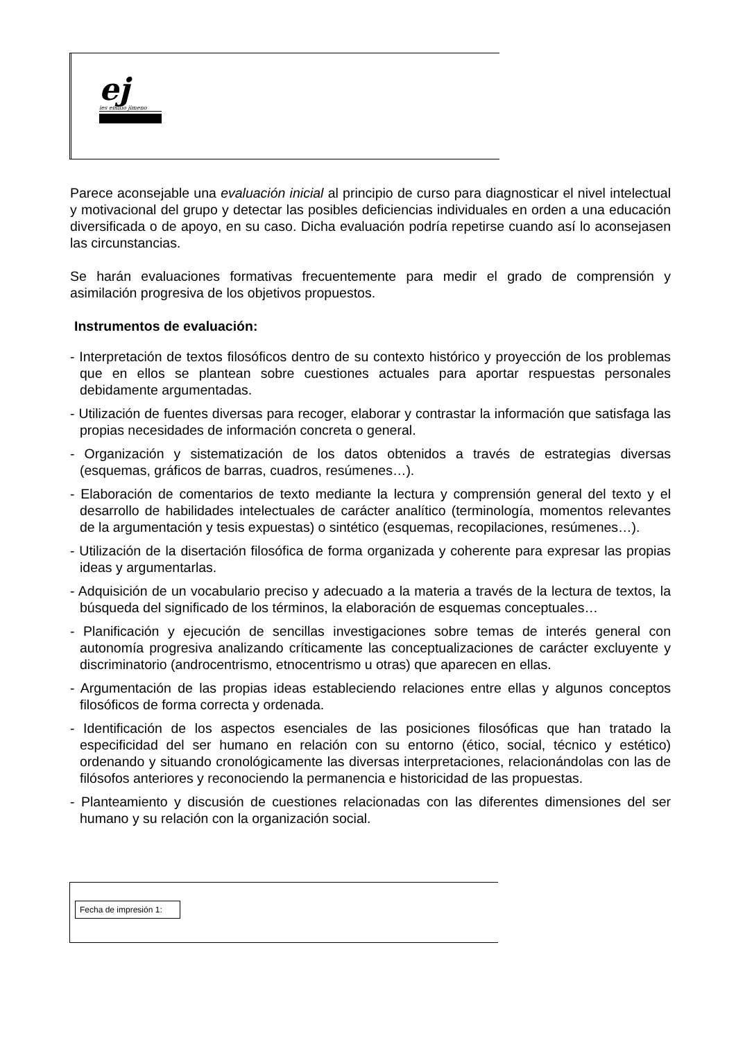ej
ies emilio jimeno
Parece aconsejable una evaluación inicial al principio de curso para diagnosticar el nivel intelectual y motivacional del grupo y detectar las posibles deficiencias individuales en orden a una educación diversificada o de apoyo, en su caso. Dicha evaluación podría repetirse cuando así lo aconsejasen las circunstancias.
Se harán evaluaciones formativas frecuentemente para medir el grado de comprensión y asimilación progresiva de los objetivos propuestos.
Instrumentos de evaluación:
- Interpretación de textos filosóficos dentro de su contexto histórico y proyección de los problemas que en ellos se plantean sobre cuestiones actuales para aportar respuestas personales debidamente argumentadas.
- Utilización de fuentes diversas para recoger, elaborar y contrastar la información que satisfaga las propias necesidades de información concreta o general.
- Organización y sistematización de los datos obtenidos a través de estrategias diversas (esquemas, gráficos de barras, cuadros, resúmenes…).
- Elaboración de comentarios de texto mediante la lectura y comprensión general del texto y el desarrollo de habilidades intelectuales de carácter analítico (terminología, momentos relevantes de la argumentación y tesis expuestas) o sintético (esquemas, recopilaciones, resúmenes…).
- Utilización de la disertación filosófica de forma organizada y coherente para expresar las propias ideas y argumentarlas.
- Adquisición de un vocabulario preciso y adecuado a la materia a través de la lectura de textos, la búsqueda del significado de los términos, la elaboración de esquemas conceptuales…
- Planificación y ejecución de sencillas investigaciones sobre temas de interés general con autonomía progresiva analizando críticamente las conceptualizaciones de carácter excluyente y discriminatorio (androcentrismo, etnocentrismo u otras) que aparecen en ellas.
- Argumentación de las propias ideas estableciendo relaciones entre ellas y algunos conceptos filosóficos de forma correcta y ordenada.
- Identificación de los aspectos esenciales de las posiciones filosóficas que han tratado la especificidad del ser humano en relación con su entorno (ético, social, técnico y estético) ordenando y situando cronológicamente las diversas interpretaciones, relacionándolas con las de filósofos anteriores y reconociendo la permanencia e historicidad de las propuestas.
- Planteamiento y discusión de cuestiones relacionadas con las diferentes dimensiones del ser humano y su relación con la organización social.
Fecha de impresión 1: